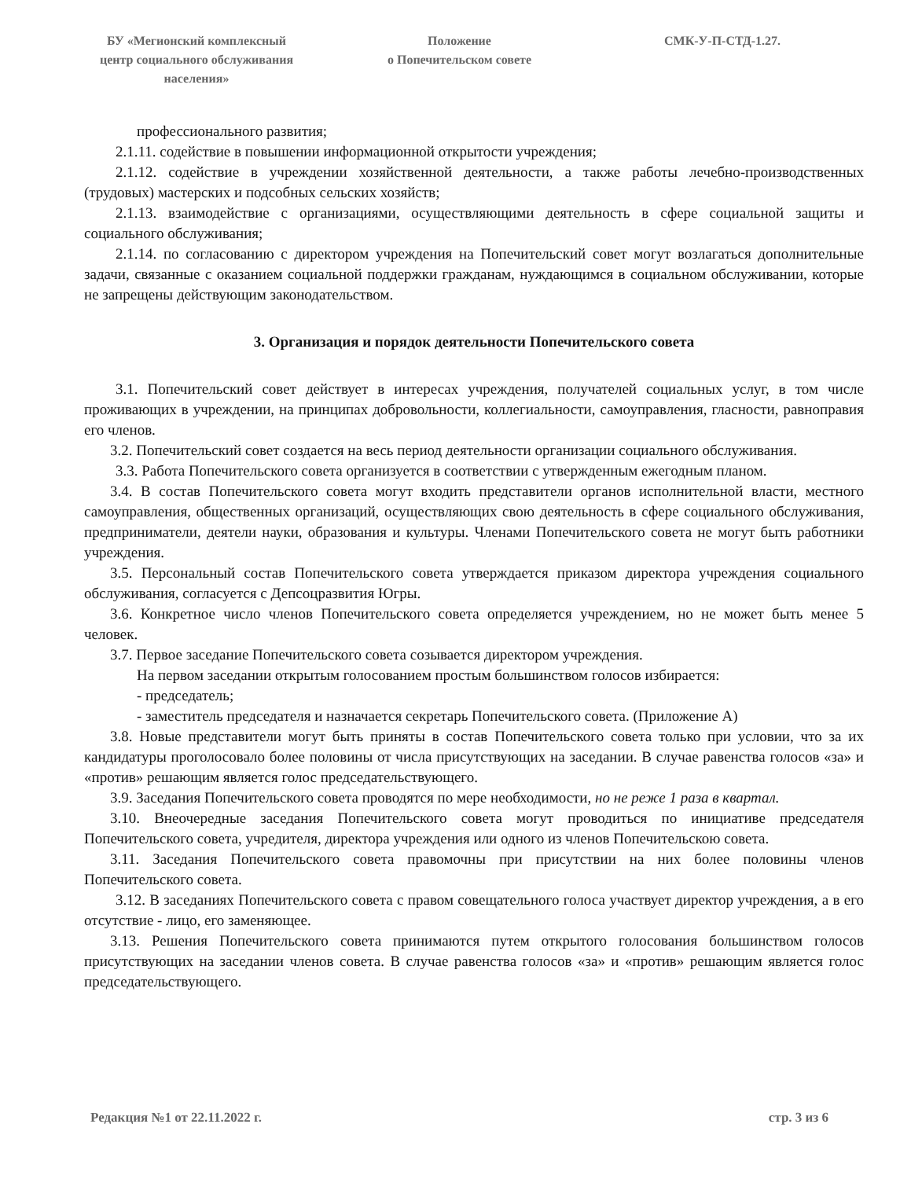БУ «Мегионский комплексный
центр социального обслуживания
населения»
Положение
о Попечительском совете
СМК-У-П-СТД-1.27.
профессионального развития;
2.1.11. содействие в повышении информационной открытости учреждения;
2.1.12. содействие в учреждении хозяйственной деятельности, а также работы лечебно-производственных (трудовых) мастерских и подсобных сельских хозяйств;
2.1.13. взаимодействие с организациями, осуществляющими деятельность в сфере социальной защиты и социального обслуживания;
2.1.14. по согласованию с директором учреждения на Попечительский совет могут возлагаться дополнительные задачи, связанные с оказанием социальной поддержки гражданам, нуждающимся в социальном обслуживании, которые не запрещены действующим законодательством.
3. Организация и порядок деятельности Попечительского совета
3.1. Попечительский совет действует в интересах учреждения, получателей социальных услуг, в том числе проживающих в учреждении, на принципах добровольности, коллегиальности, самоуправления, гласности, равноправия его членов.
3.2. Попечительский совет создается на весь период деятельности организации социального обслуживания.
3.3. Работа Попечительского совета организуется в соответствии с утвержденным ежегодным планом.
3.4. В состав Попечительского совета могут входить представители органов исполнительной власти, местного самоуправления, общественных организаций, осуществляющих свою деятельность в сфере социального обслуживания, предприниматели, деятели науки, образования и культуры. Членами Попечительского совета не могут быть работники учреждения.
3.5. Персональный состав Попечительского совета утверждается приказом директора учреждения социального обслуживания, согласуется с Депсоцразвития Югры.
3.6. Конкретное число членов Попечительского совета определяется учреждением, но не может быть менее 5 человек.
3.7. Первое заседание Попечительского совета созывается директором учреждения.
На первом заседании открытым голосованием простым большинством голосов избирается:
- председатель;
- заместитель председателя и назначается секретарь Попечительского совета. (Приложение А)
3.8. Новые представители могут быть приняты в состав Попечительского совета только при условии, что за их кандидатуры проголосовало более половины от числа присутствующих на заседании. В случае равенства голосов «за» и «против» решающим является голос председательствующего.
3.9. Заседания Попечительского совета проводятся по мере необходимости, но не реже 1 раза в квартал.
3.10. Внеочередные заседания Попечительского совета могут проводиться по инициативе председателя Попечительского совета, учредителя, директора учреждения или одного из членов Попечительскою совета.
3.11. Заседания Попечительского совета правомочны при присутствии на них более половины членов Попечительского совета.
3.12. В заседаниях Попечительского совета с правом совещательного голоса участвует директор учреждения, а в его отсутствие - лицо, его заменяющее.
3.13. Решения Попечительского совета принимаются путем открытого голосования большинством голосов присутствующих на заседании членов совета. В случае равенства голосов «за» и «против» решающим является голос председательствующего.
Редакция №1 от 22.11.2022 г. стр. 3 из 6